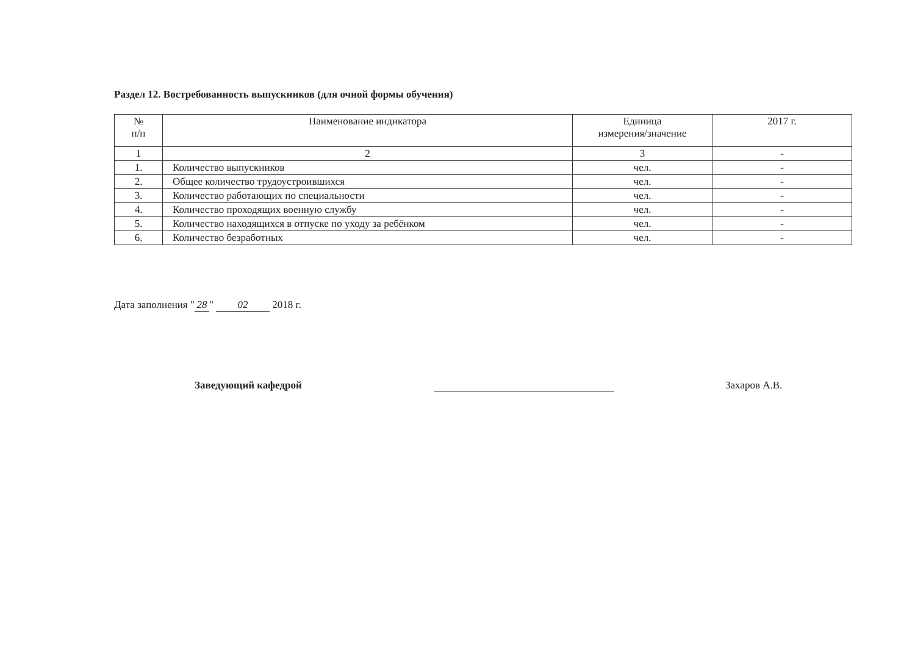Раздел 12. Востребованность выпускников (для очной формы обучения)
| № п/п | Наименование индикатора | Единица измерения/значение | 2017 г. |
| --- | --- | --- | --- |
| 1 | 2 | 3 | - |
| 1. | Количество выпускников | чел. | - |
| 2. | Общее количество трудоустроившихся | чел. | - |
| 3. | Количество работающих по специальности | чел. | - |
| 4. | Количество проходящих военную службу | чел. | - |
| 5. | Количество находящихся в отпуске по уходу за ребёнком | чел. | - |
| 6. | Количество безработных | чел. | - |
Дата заполнения " 28 " 02 2018 г.
Заведующий кафедрой
Захаров А.В.